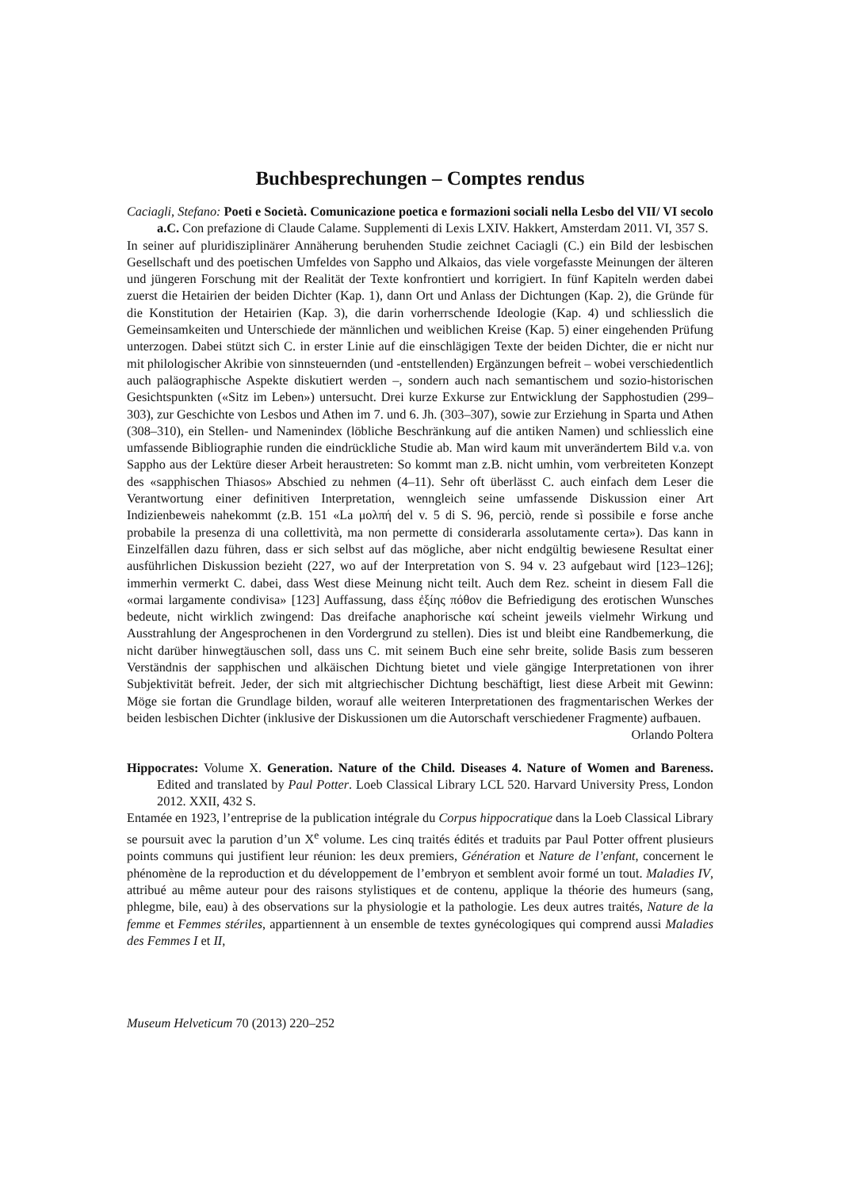Buchbesprechungen – Comptes rendus
Caciagli, Stefano: Poeti e Società. Comunicazione poetica e formazioni sociali nella Lesbo del VII/ VI secolo a.C. Con prefazione di Claude Calame. Supplementi di Lexis LXIV. Hakkert, Amsterdam 2011. VI, 357 S.
In seiner auf pluridisziplinärer Annäherung beruhenden Studie zeichnet Caciagli (C.) ein Bild der lesbischen Gesellschaft und des poetischen Umfeldes von Sappho und Alkaios, das viele vorgefasste Meinungen der älteren und jüngeren Forschung mit der Realität der Texte konfrontiert und korrigiert. In fünf Kapiteln werden dabei zuerst die Hetairien der beiden Dichter (Kap. 1), dann Ort und Anlass der Dichtungen (Kap. 2), die Gründe für die Konstitution der Hetairien (Kap. 3), die darin vorherrschende Ideologie (Kap. 4) und schliesslich die Gemeinsamkeiten und Unterschiede der männlichen und weiblichen Kreise (Kap. 5) einer eingehenden Prüfung unterzogen. Dabei stützt sich C. in erster Linie auf die einschlägigen Texte der beiden Dichter, die er nicht nur mit philologischer Akribie von sinnsteuernden (und -entstellenden) Ergänzungen befreit – wobei verschiedentlich auch paläographische Aspekte diskutiert werden –, sondern auch nach semantischem und sozio-historischen Gesichtspunkten («Sitz im Leben») untersucht. Drei kurze Exkurse zur Entwicklung der Sapphostudien (299–303), zur Geschichte von Lesbos und Athen im 7. und 6. Jh. (303–307), sowie zur Erziehung in Sparta und Athen (308–310), ein Stellen- und Namenindex (löbliche Beschränkung auf die antiken Namen) und schliesslich eine umfassende Bibliographie runden die eindrückliche Studie ab. Man wird kaum mit unverändertem Bild v.a. von Sappho aus der Lektüre dieser Arbeit heraustreten: So kommt man z.B. nicht umhin, vom verbreiteten Konzept des «sapphischen Thiasos» Abschied zu nehmen (4–11). Sehr oft überlässt C. auch einfach dem Leser die Verantwortung einer definitiven Interpretation, wenngleich seine umfassende Diskussion einer Art Indizienbeweis nahekommt (z.B. 151 «La μολπή del v. 5 di S. 96, perciò, rende sì possibile e forse anche probabile la presenza di una collettività, ma non permette di considerarla assolutamente certa»). Das kann in Einzelfällen dazu führen, dass er sich selbst auf das mögliche, aber nicht endgültig bewiesene Resultat einer ausführlichen Diskussion bezieht (227, wo auf der Interpretation von S. 94 v. 23 aufgebaut wird [123–126]; immerhin vermerkt C. dabei, dass West diese Meinung nicht teilt. Auch dem Rez. scheint in diesem Fall die «ormai largamente condivisa» [123] Auffassung, dass ἐξίης πόθον die Befriedigung des erotischen Wunsches bedeute, nicht wirklich zwingend: Das dreifache anaphorische καί scheint jeweils vielmehr Wirkung und Ausstrahlung der Angesprochenen in den Vordergrund zu stellen). Dies ist und bleibt eine Randbemerkung, die nicht darüber hinwegtäuschen soll, dass uns C. mit seinem Buch eine sehr breite, solide Basis zum besseren Verständnis der sapphischen und alkäischen Dichtung bietet und viele gängige Interpretationen von ihrer Subjektivität befreit. Jeder, der sich mit altgriechischer Dichtung beschäftigt, liest diese Arbeit mit Gewinn: Möge sie fortan die Grundlage bilden, worauf alle weiteren Interpretationen des fragmentarischen Werkes der beiden lesbischen Dichter (inklusive der Diskussionen um die Autorschaft verschiedener Fragmente) aufbauen. Orlando Poltera
Hippocrates: Volume X. Generation. Nature of the Child. Diseases 4. Nature of Women and Bareness. Edited and translated by Paul Potter. Loeb Classical Library LCL 520. Harvard University Press, London 2012. XXII, 432 S.
Entamée en 1923, l’entreprise de la publication intégrale du Corpus hippocratique dans la Loeb Classical Library se poursuit avec la parution d’un X<sup>e</sup> volume. Les cinq traités édités et traduits par Paul Potter offrent plusieurs points communs qui justifient leur réunion: les deux premiers, Génération et Nature de l’enfant, concernent le phénomène de la reproduction et du développement de l’embryon et semblent avoir formé un tout. Maladies IV, attribué au même auteur pour des raisons stylistiques et de contenu, applique la théorie des humeurs (sang, phlegme, bile, eau) à des observations sur la physiologie et la pathologie. Les deux autres traités, Nature de la femme et Femmes stériles, appartiennent à un ensemble de textes gynécologiques qui comprend aussi Maladies des Femmes I et II,
Museum Helveticum 70 (2013) 220–252